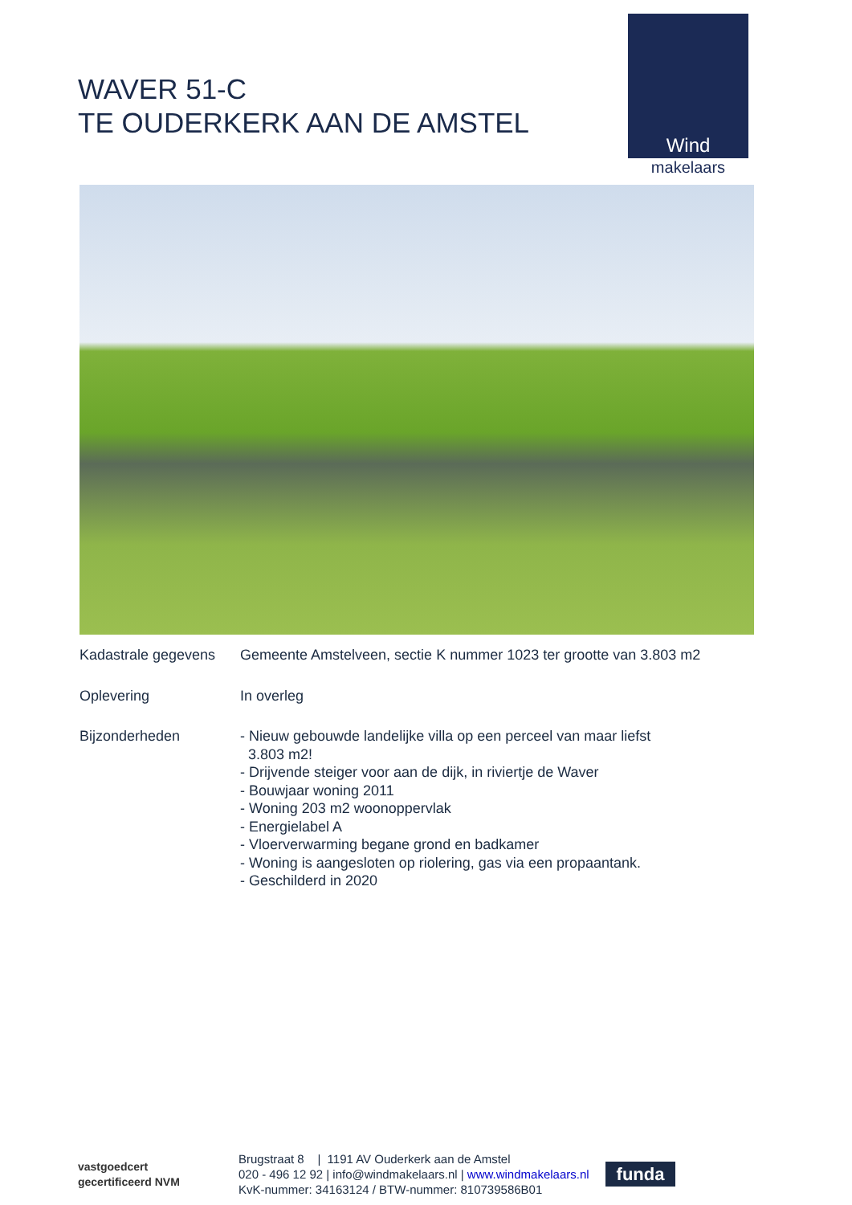WAVER 51-C
TE OUDERKERK AAN DE AMSTEL
Wind
makelaars
Kadastrale gegevens
Gemeente Amstelveen, sectie K nummer 1023 ter grootte van 3.803 m2
Oplevering In overleg
Bijzonderheden - Nieuw gebouwde landelijke villa op een perceel van maar liefst
3.803 m2!
- Drijvende steiger voor aan de dijk, in riviertje de Waver
- Bouwjaar woning 2011
- Woning 203 m2 woonoppervlak
- Energielabel A
- Vloerverwarming begane grond en badkamer
- Woning is aangesloten op riolering, gas via een propaantank.
- Geschilderd in 2020
vastgoedcert
gecertificeerd NVM
Brugstraat 8 | 1191 AV Ouderkerk aan de Amstel
020 - 496 12 92 | info@windmakelaars.nl | www.windmakelaars.nl
KvK-nummer: 34163124 / BTW-nummer: 810739586B01
funda